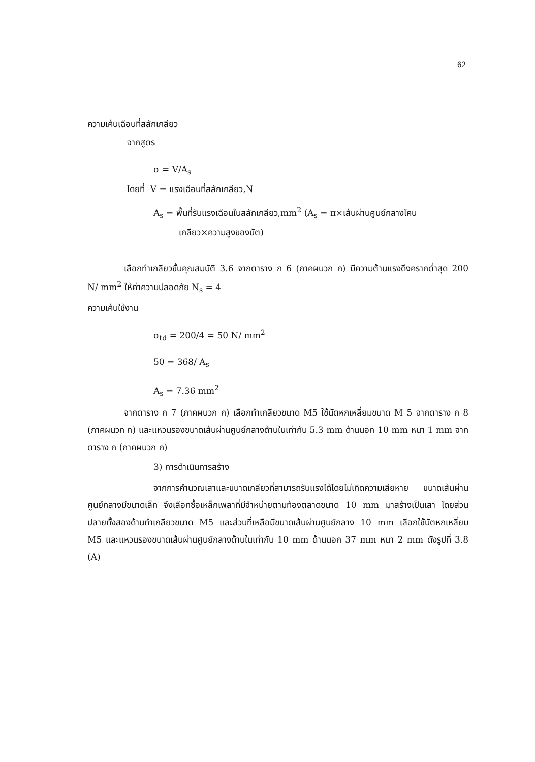62
ความเค้นเฉือนที่สลักเกลียว
จากสูตร
σ = V/A<sub>s</sub>
โดยที่ V = แรงเฉือนที่สลักเกลียว,N
A<sub>s</sub> = พื้นที่รับแรงเฉือนในสลักเกลียว,mm<sup>2</sup> (A<sub>s</sub> = π×เส้นผ่านศูนย์กลางโคน
เกลียว×ความสูงของนัต)
เลือกทำเกลียวขั้นคุณสมบัติ 3.6 จากตาราง ก 6 (ภาคผนวก ก) มีความต้านแรงดึงครากต่ำสุด 200 N/ mm<sup>2</sup> ให้ค่าความปลอดภัย N<sub>s</sub> = 4
ความเค้นใช้งาน
σ<sub>td</sub> = 200/4 = 50 N/ mm<sup>2</sup>
50 = 368/ A<sub>s</sub>
A<sub>s</sub> = 7.36 mm<sup>2</sup>
จากตาราง ก 7 (ภาคผนวก ก) เลือกทำเกลียวขนาด M5 ใช้นัตหกเหลี่ยมขนาด M 5 จากตาราง ก 8 (ภาคผนวก ก) และแหวนรองขนาดเส้นผ่านศูนย์กลางด้านในเท่ากับ 5.3 mm ด้านนอก 10 mm หนา 1 mm จากตาราง ก (ภาคผนวก ก)
3) การดำเนินการสร้าง
จากการคำนวณเสาและขนาดเกลียวที่สามารถรับแรงได้โดยไม่เกิดความเสียหาย ขนาดเส้นผ่านศูนย์กลางมีขนาดเล็ก จึงเลือกซื้อเหล็กเพลาที่มีจำหน่ายตามท้องตลาดขนาด 10 mm มาสร้างเป็นเสา โดยส่วนปลายทั้งสองด้านทำเกลียวขนาด M5 และส่วนที่เหลือมีขนาดเส้นผ่านศูนย์กลาง 10 mm เลือกใช้นัตหกเหลี่ยม M5 และแหวนรองขนาดเส้นผ่านศูนย์กลางด้านในเท่ากับ 10 mm ด้านนอก 37 mm หนา 2 mm ดังรูปที่ 3.8 (A)